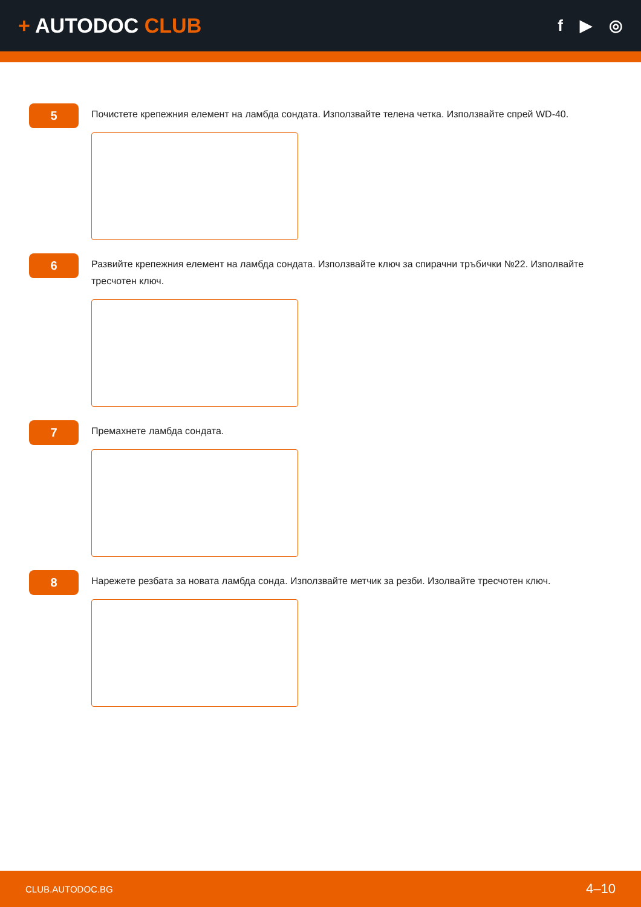+ AUTODOC CLUB
f ▶ ◎
5
Почистете крепежния елемент на ламбда сондата. Използвайте телена четка. Използвайте спрей WD-40.
6
Развийте крепежния елемент на ламбда сондата. Използвайте ключ за спирачни тръбички №22. Изполвайте тресчотен ключ.
7
Премахнете ламбда сондата.
8
Нарежете резбата за новата ламбда сонда. Използвайте метчик за резби. Изолвайте тресчотен ключ.
CLUB.AUTODOC.BG 4–10